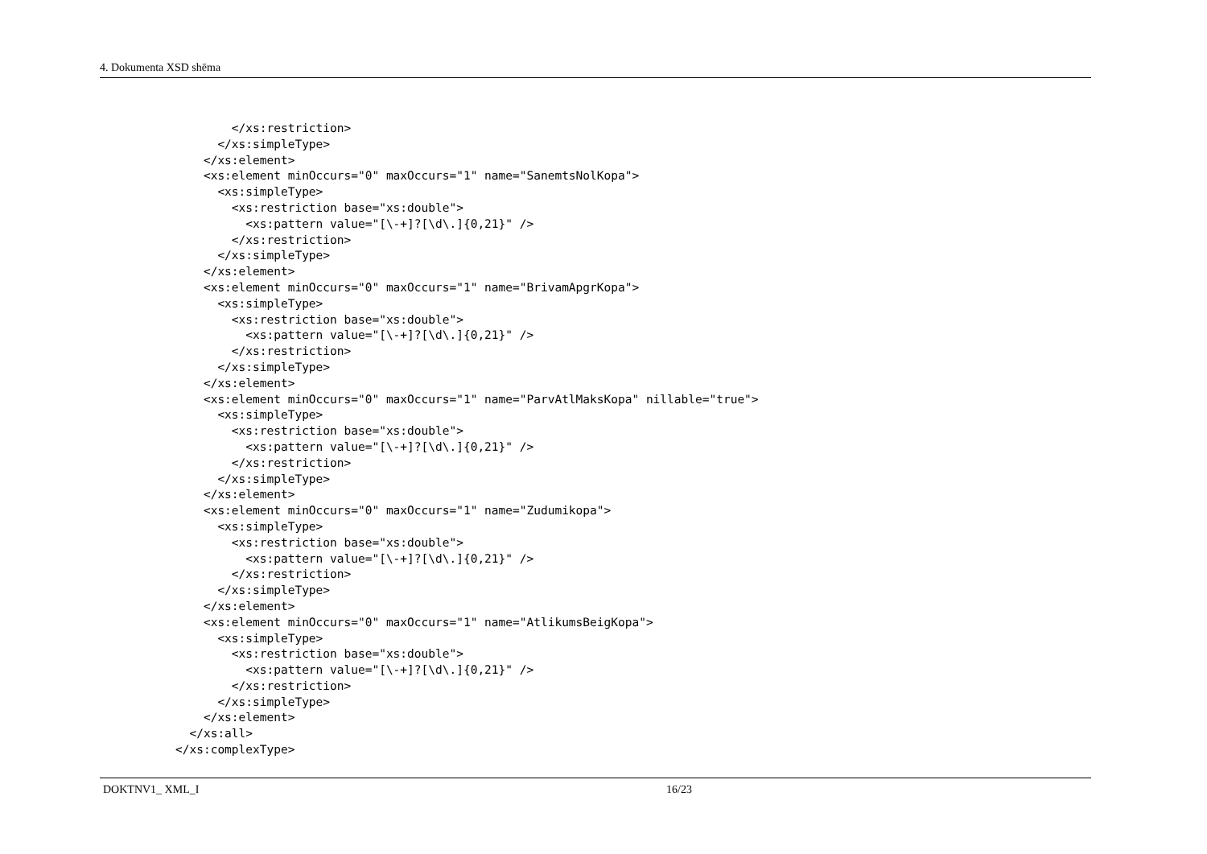4. Dokumenta XSD shēma
        </xs:restriction>
      </xs:simpleType>
    </xs:element>
    <xs:element minOccurs="0" maxOccurs="1" name="SanemtsNolKopa">
      <xs:simpleType>
        <xs:restriction base="xs:double">
          <xs:pattern value="[\-+]?[\d\.]{0,21}" />
        </xs:restriction>
      </xs:simpleType>
    </xs:element>
    <xs:element minOccurs="0" maxOccurs="1" name="BrivamApgrKopa">
      <xs:simpleType>
        <xs:restriction base="xs:double">
          <xs:pattern value="[\-+]?[\d\.]{0,21}" />
        </xs:restriction>
      </xs:simpleType>
    </xs:element>
    <xs:element minOccurs="0" maxOccurs="1" name="ParvAtlMaksKopa" nillable="true">
      <xs:simpleType>
        <xs:restriction base="xs:double">
          <xs:pattern value="[\-+]?[\d\.]{0,21}" />
        </xs:restriction>
      </xs:simpleType>
    </xs:element>
    <xs:element minOccurs="0" maxOccurs="1" name="Zudumikopa">
      <xs:simpleType>
        <xs:restriction base="xs:double">
          <xs:pattern value="[\-+]?[\d\.]{0,21}" />
        </xs:restriction>
      </xs:simpleType>
    </xs:element>
    <xs:element minOccurs="0" maxOccurs="1" name="AtlikumsBeigKopa">
      <xs:simpleType>
        <xs:restriction base="xs:double">
          <xs:pattern value="[\-+]?[\d\.]{0,21}" />
        </xs:restriction>
      </xs:simpleType>
    </xs:element>
  </xs:all>
</xs:complexType>
DOKTNV1_ XML_I 16/23